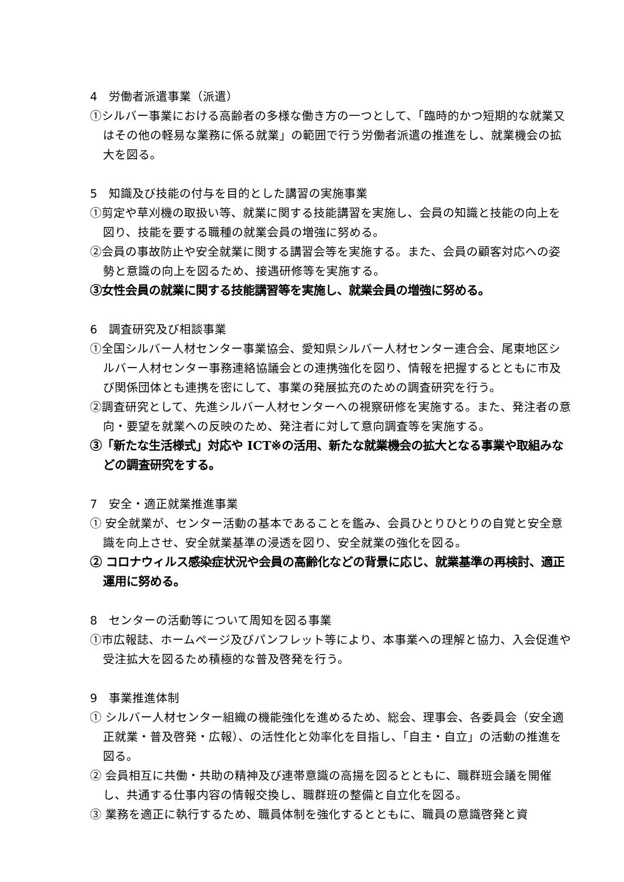4　労働者派遣事業（派遣）
①シルバー事業における高齢者の多様な働き方の一つとして、「臨時的かつ短期的な就業又はその他の軽易な業務に係る就業」の範囲で行う労働者派遣の推進をし、就業機会の拡大を図る。
5　知識及び技能の付与を目的とした講習の実施事業
①剪定や草刈機の取扱い等、就業に関する技能講習を実施し、会員の知識と技能の向上を図り、技能を要する職種の就業会員の増強に努める。
②会員の事故防止や安全就業に関する講習会等を実施する。また、会員の顧客対応への姿勢と意識の向上を図るため、接遇研修等を実施する。
③女性会員の就業に関する技能講習等を実施し、就業会員の増強に努める。
6　調査研究及び相談事業
①全国シルバー人材センター事業協会、愛知県シルバー人材センター連合会、尾東地区シルバー人材センター事務連絡協議会との連携強化を図り、情報を把握するとともに市及び関係団体とも連携を密にして、事業の発展拡充のための調査研究を行う。
②調査研究として、先進シルバー人材センターへの視察研修を実施する。また、発注者の意向・要望を就業への反映のため、発注者に対して意向調査等を実施する。
③「新たな生活様式」対応や ICT※の活用、新たな就業機会の拡大となる事業や取組みなどの調査研究をする。
7　安全・適正就業推進事業
① 安全就業が、センター活動の基本であることを鑑み、会員ひとりひとりの自覚と安全意識を向上させ、安全就業基準の浸透を図り、安全就業の強化を図る。
② コロナウィルス感染症状況や会員の高齢化などの背景に応じ、就業基準の再検討、適正運用に努める。
8　センターの活動等について周知を図る事業
①市広報誌、ホームページ及びパンフレット等により、本事業への理解と協力、入会促進や受注拡大を図るため積極的な普及啓発を行う。
9　事業推進体制
① シルバー人材センター組織の機能強化を進めるため、総会、理事会、各委員会（安全適正就業・普及啓発・広報）、の活性化と効率化を目指し、「自主・自立」の活動の推進を図る。
② 会員相互に共働・共助の精神及び連帯意識の高揚を図るとともに、職群班会議を開催し、共通する仕事内容の情報交換し、職群班の整備と自立化を図る。
③ 業務を適正に執行するため、職員体制を強化するとともに、職員の意識啓発と資